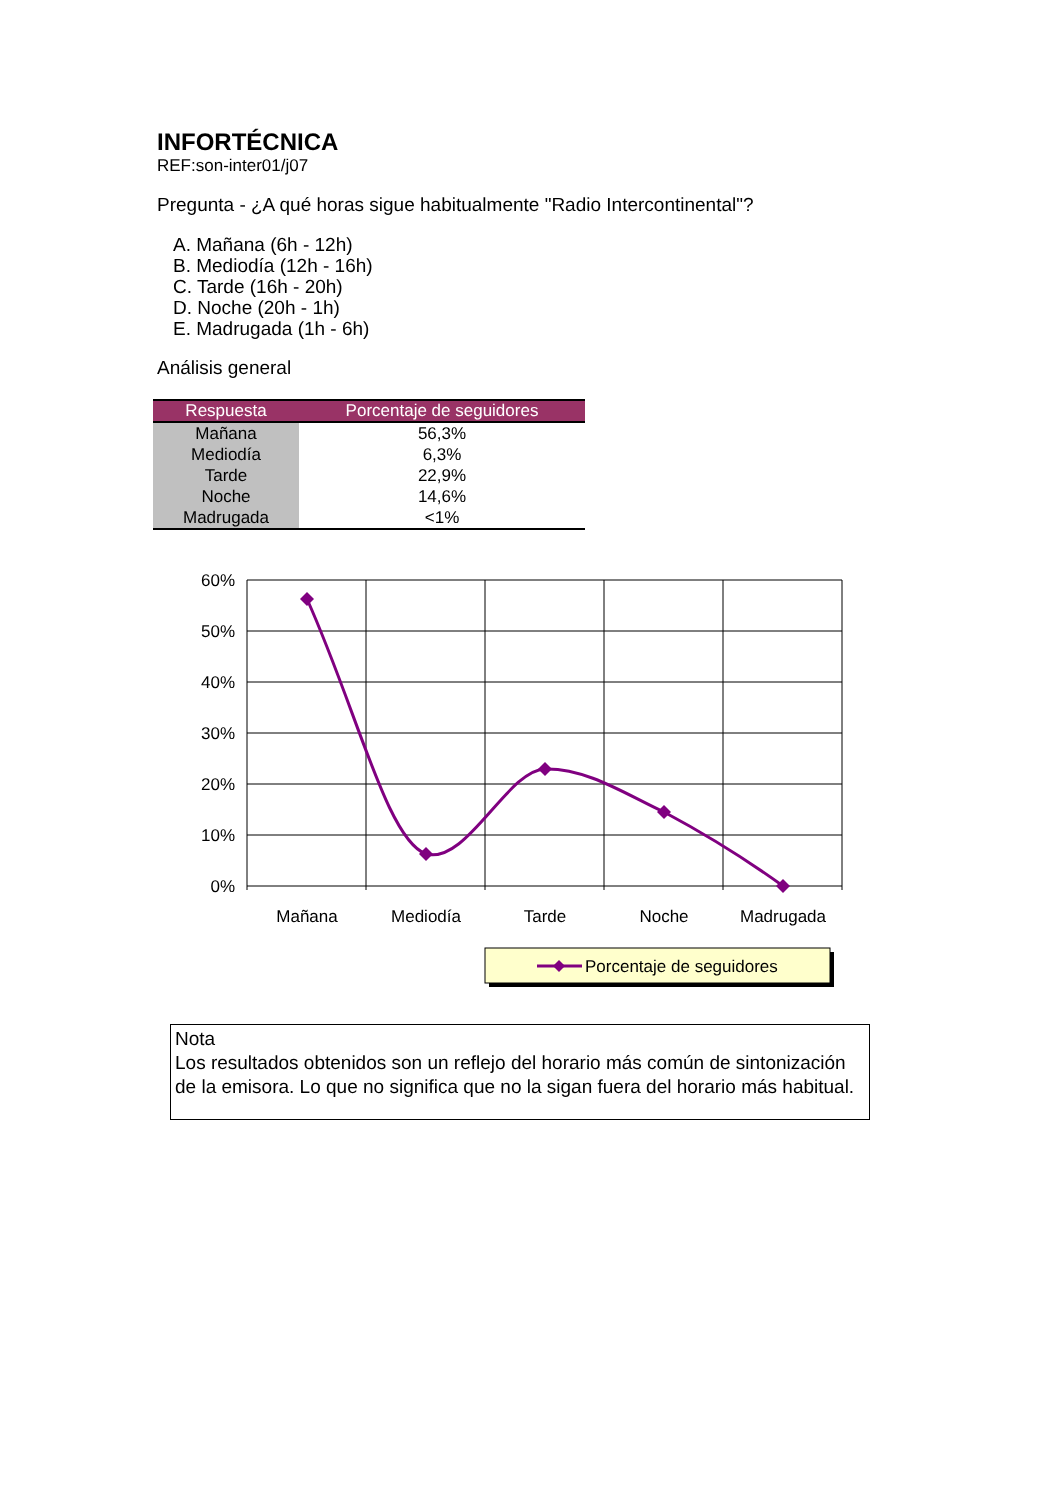INFORTÉCNICA
REF:son-inter01/j07
Pregunta - ¿A qué horas sigue habitualmente "Radio Intercontinental"?
A. Mañana (6h - 12h)
B. Mediodía (12h - 16h)
C. Tarde (16h - 20h)
D. Noche (20h - 1h)
E. Madrugada (1h - 6h)
Análisis general
| Respuesta | Porcentaje de seguidores |
| --- | --- |
| Mañana | 56,3% |
| Mediodía | 6,3% |
| Tarde | 22,9% |
| Noche | 14,6% |
| Madrugada | <1% |
60%
50%
40%
30%
20%
10%
0%
Mañana
Mediodía
Tarde
Noche
Madrugada
Porcentaje de seguidores
Nota
Los resultados obtenidos son un reflejo del horario más común de sintonización de la emisora. Lo que no significa que no la sigan fuera del horario más habitual.